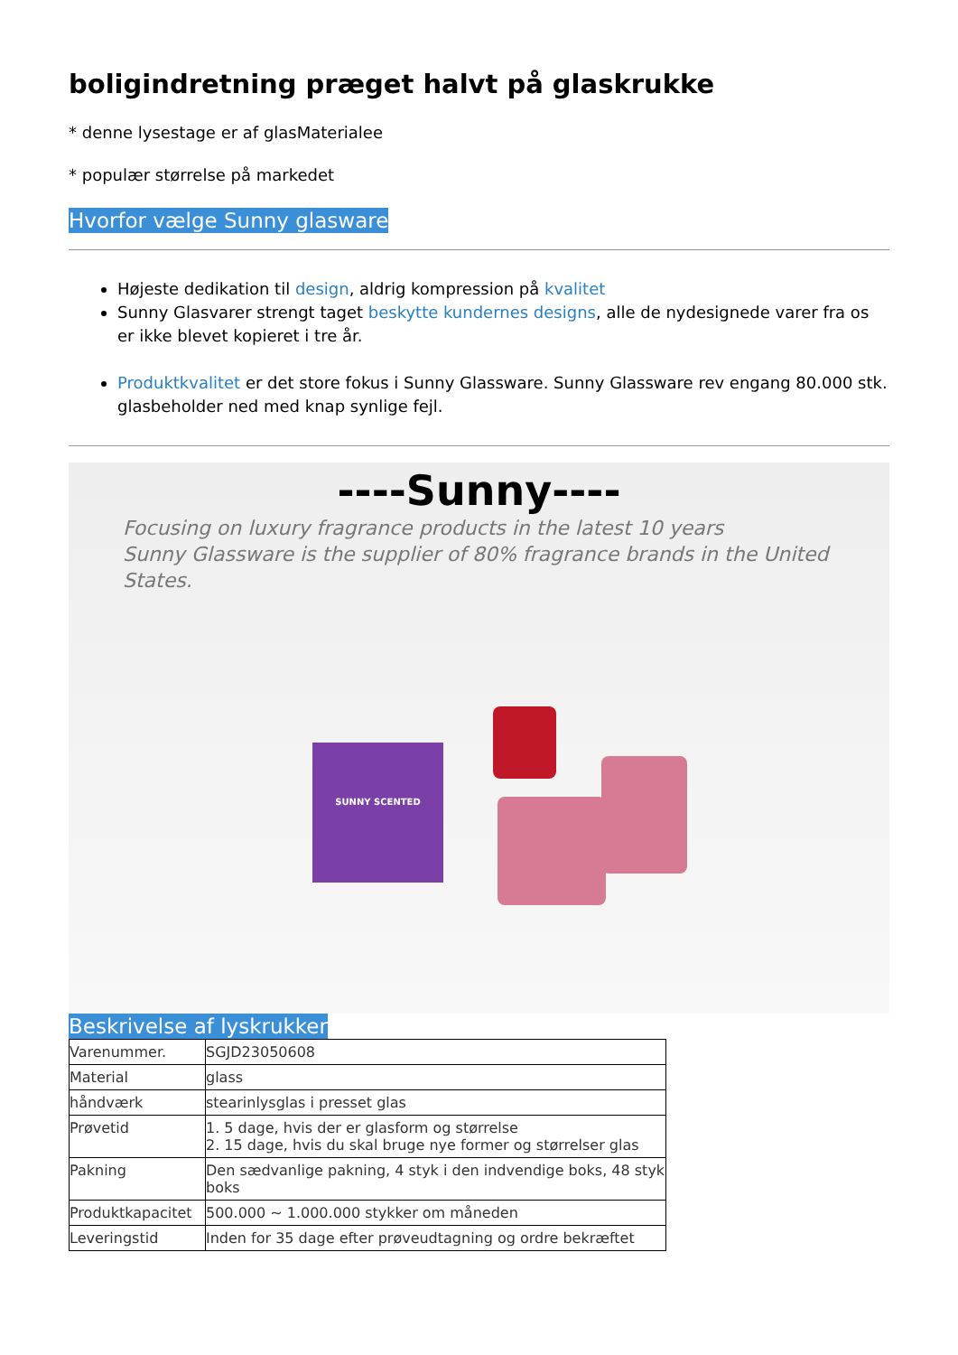boligindretning præget halvt på glaskrukke
* denne lysestage er af glasMaterialee
* populær størrelse på markedet
Hvorfor vælge Sunny glasware
Højeste dedikation til design, aldrig kompression på kvalitet
Sunny Glasvarer strengt taget beskytte kundernes designs, alle de nydesignede varer fra os er ikke blevet kopieret i tre år.
Produktkvalitet er det store fokus i Sunny Glassware. Sunny Glassware rev engang 80.000 stk. glasbeholder ned med knap synlige fejl.
----Sunny----
Focusing on luxury fragrance products in the latest 10 years
Sunny Glassware is the supplier of 80% fragrance brands in the United States.
SUNNY SCENTED
Beskrivelse af lyskrukker
| Varenummer. | SGJD23050608 |
| Material | glass |
| håndværk | stearinlysglas i presset glas |
| Prøvetid | 1. 5 dage, hvis der er glasform og størrelse 2. 15 dage, hvis du skal bruge nye former og størrelser glas |
| Pakning | Den sædvanlige pakning, 4 styk i den indvendige boks, 48 styk boks |
| Produktkapacitet | 500.000 ~ 1.000.000 stykker om måneden |
| Leveringstid | Inden for 35 dage efter prøveudtagning og ordre bekræftet |